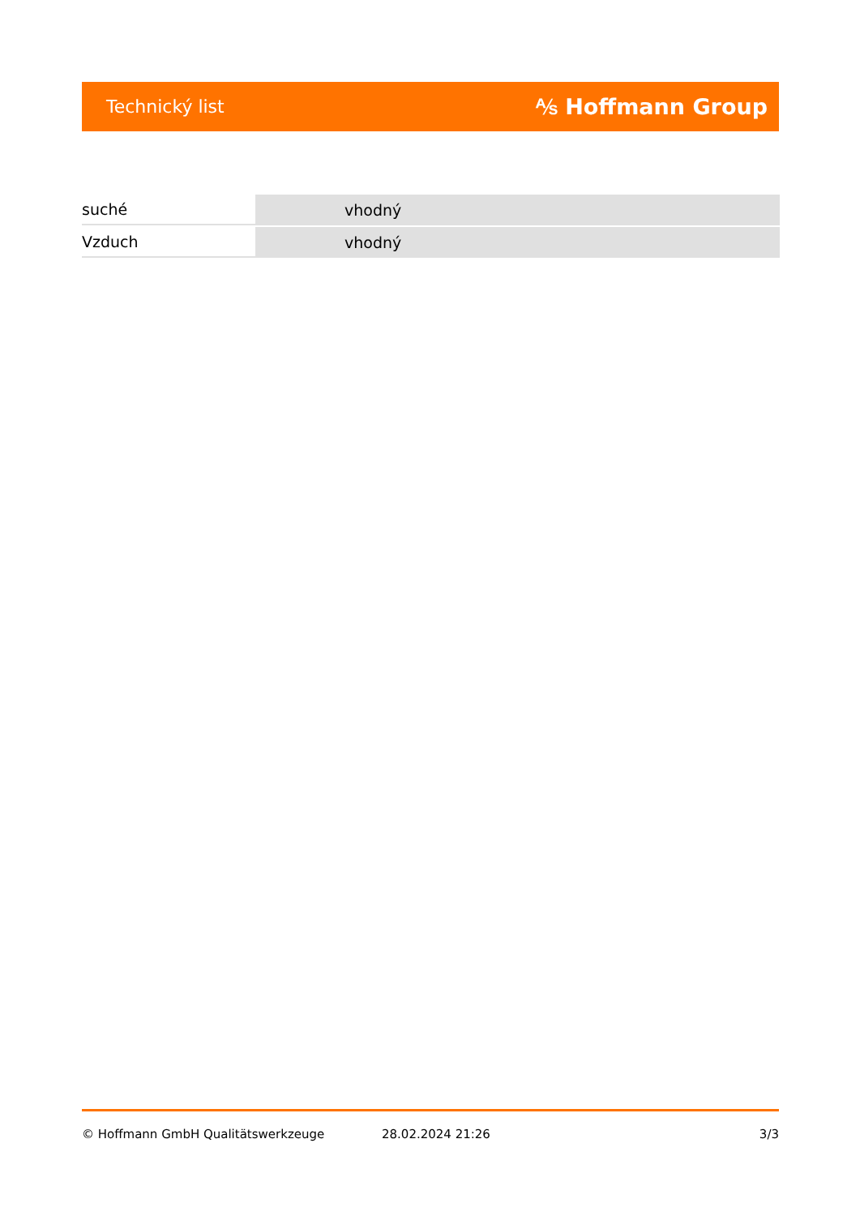Technický list ⅍ Hoffmann Group
| suché | vhodný |
| Vzduch | vhodný |
© Hoffmann GmbH Qualitätswerkzeuge 28.02.2024 21:26 3/3